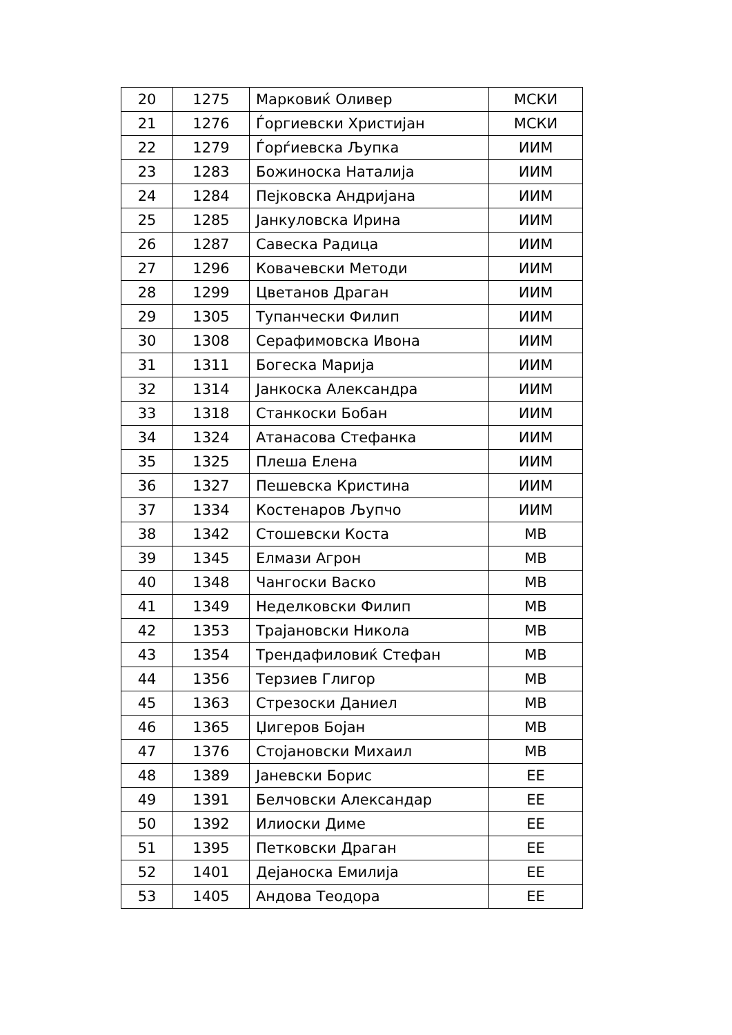| 20 | 1275 | Марковиќ Оливер | МСКИ |
| 21 | 1276 | Ѓоргиевски Христијан | МСКИ |
| 22 | 1279 | Ѓорѓиевска Љупка | ИИМ |
| 23 | 1283 | Божиноска Наталија | ИИМ |
| 24 | 1284 | Пејковска Андријана | ИИМ |
| 25 | 1285 | Јанкуловска Ирина | ИИМ |
| 26 | 1287 | Савеска Радица | ИИМ |
| 27 | 1296 | Ковачевски Методи | ИИМ |
| 28 | 1299 | Цветанов Драган | ИИМ |
| 29 | 1305 | Тупанчески Филип | ИИМ |
| 30 | 1308 | Серафимовска Ивона | ИИМ |
| 31 | 1311 | Богеска Марија | ИИМ |
| 32 | 1314 | Јанкоска Александра | ИИМ |
| 33 | 1318 | Станкоски Бобан | ИИМ |
| 34 | 1324 | Атанасова Стефанка | ИИМ |
| 35 | 1325 | Плеша Елена | ИИМ |
| 36 | 1327 | Пешевска Кристина | ИИМ |
| 37 | 1334 | Костенаров Љупчо | ИИМ |
| 38 | 1342 | Стошевски Коста | МВ |
| 39 | 1345 | Елмази Агрон | МВ |
| 40 | 1348 | Чангоски Васко | МВ |
| 41 | 1349 | Неделковски Филип | МВ |
| 42 | 1353 | Трајановски Никола | МВ |
| 43 | 1354 | Трендафиловиќ Стефан | МВ |
| 44 | 1356 | Терзиев Глигор | МВ |
| 45 | 1363 | Стрезоски Даниел | МВ |
| 46 | 1365 | Џигеров Бојан | МВ |
| 47 | 1376 | Стојановски Михаил | МВ |
| 48 | 1389 | Јаневски Борис | ЕЕ |
| 49 | 1391 | Белчовски Александар | ЕЕ |
| 50 | 1392 | Илиоски Диме | ЕЕ |
| 51 | 1395 | Петковски Драган | ЕЕ |
| 52 | 1401 | Дејаноска Емилија | ЕЕ |
| 53 | 1405 | Андова Теодора | ЕЕ |